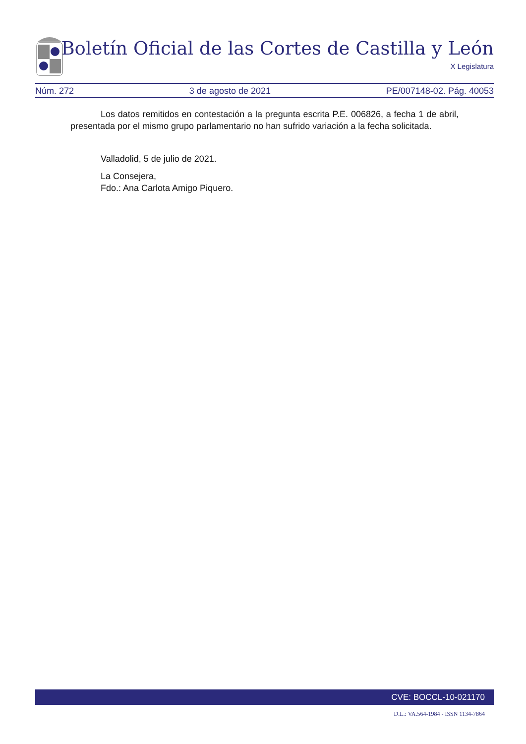Boletín Oficial de las Cortes de Castilla y León
X Legislatura
Núm. 272 3 de agosto de 2021 PE/007148-02. Pág. 40053
Los datos remitidos en contestación a la pregunta escrita P.E. 006826, a fecha 1 de abril, presentada por el mismo grupo parlamentario no han sufrido variación a la fecha solicitada.
Valladolid, 5 de julio de 2021.
La Consejera,
Fdo.: Ana Carlota Amigo Piquero.
CVE: BOCCL-10-021170
D.L.: VA.564-1984 - ISSN 1134-7864